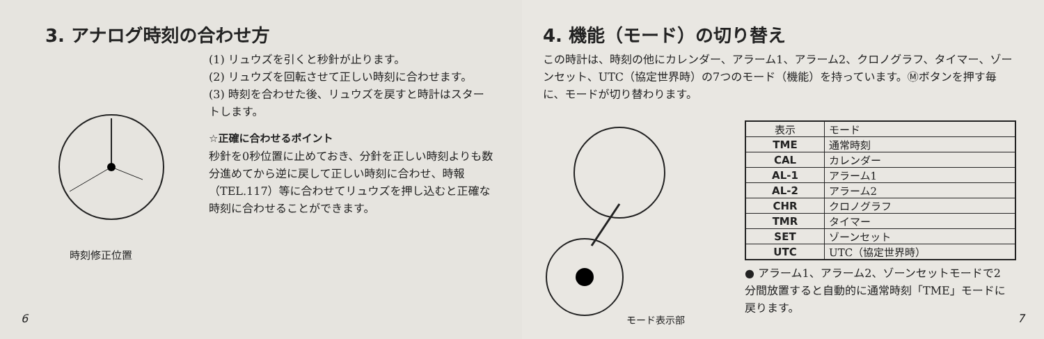3. アナログ時刻の合わせ方
(1) リュウズを引くと秒針が止ります。
(2) リュウズを回転させて正しい時刻に合わせます。
(3) 時刻を合わせた後、リュウズを戻すと時計はスタートします。
☆正確に合わせるポイント
秒針を0秒位置に止めておき、分針を正しい時刻よりも数分進めてから逆に戻して正しい時刻に合わせ、時報（TEL.117）等に合わせてリュウズを押し込むと正確な時刻に合わせることができます。
時刻修正位置
6
4. 機能（モード）の切り替え
この時計は、時刻の他にカレンダー、アラーム1、アラーム2、クロノグラフ、タイマー、ゾーンセット、UTC（協定世界時）の7つのモード（機能）を持っています。Ⓜボタンを押す毎に、モードが切り替わります。
モード表示部
| 表示 | モード |
| --- | --- |
| TME | 通常時刻 |
| CAL | カレンダー |
| AL-1 | アラーム1 |
| AL-2 | アラーム2 |
| CHR | クロノグラフ |
| TMR | タイマー |
| SET | ゾーンセット |
| UTC | UTC（協定世界時） |
● アラーム1、アラーム2、ゾーンセットモードで2分間放置すると自動的に通常時刻「TME」モードに戻ります。
7